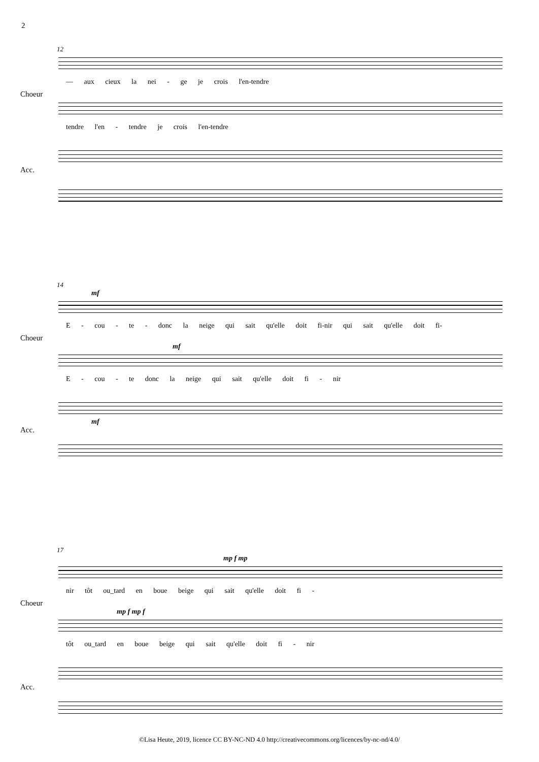2
12
— aux cieux la nei - ge je crois l'en-tendre
Choeur
tendre l'en - tendre je crois l'en-tendre
Acc.
14
mf
E - cou - te - donc la neige qui sait qu'elle doit fi-nir qui sait qu'elle doit fi-
Choeur
mf
E - cou - te donc la neige qui sait qu'elle doit fi - nir
mf
Acc.
17
mp f mp
nir tôt ou_tard en boue beige qui sait qu'elle doit fi -
Choeur
mp f mp f
tôt ou_tard en boue beige qui sait qu'elle doit fi - nir
Acc.
©Lisa Heute, 2019, licence CC BY-NC-ND 4.0 http://creativecommons.org/licences/by-nc-nd/4.0/